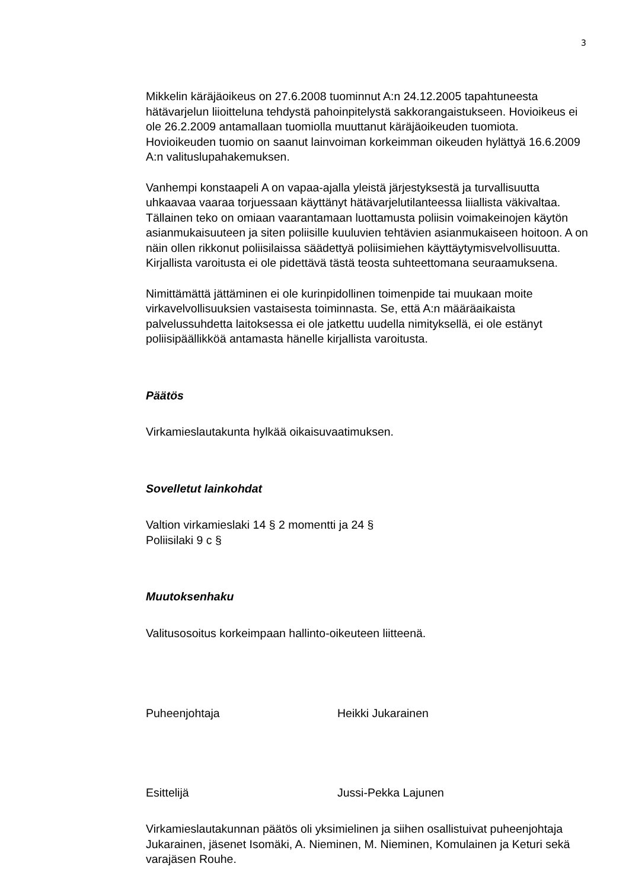3
Mikkelin käräjäoikeus on 27.6.2008 tuominnut A:n 24.12.2005 tapahtuneesta hätävarjelun liioitteluna tehdystä pahoinpitelystä sakkorangaistukseen. Hovioikeus ei ole 26.2.2009 antamallaan tuomiolla muuttanut käräjäoikeuden tuomiota. Hovioikeuden tuomio on saanut lainvoiman korkeimman oikeuden hylättyä 16.6.2009 A:n valituslupahakemuksen.
Vanhempi konstaapeli A on vapaa-ajalla yleistä järjestyksestä ja turvallisuutta uhkaavaa vaaraa torjuessaan käyttänyt hätävarjelutilanteessa liiallista väkivaltaa. Tällainen teko on omiaan vaarantamaan luottamusta poliisin voimakeinojen käytön asianmukaisuuteen ja siten poliisille kuuluvien tehtävien asianmukaiseen hoitoon. A on näin ollen rikkonut poliisilaissa säädettyä poliisimiehen käyttäytymisvelvollisuutta. Kirjallista varoitusta ei ole pidettävä tästä teosta suhteettomana seuraamuksena.
Nimittämättä jättäminen ei ole kurinpidollinen toimenpide tai muukaan moite virkavelvollisuuksien vastaisesta toiminnasta. Se, että A:n määräaikaista palvelussuhdetta laitoksessa ei ole jatkettu uudella nimityksellä, ei ole estänyt poliisipäällikköä antamasta hänelle kirjallista varoitusta.
Päätös
Virkamieslautakunta hylkää oikaisuvaatimuksen.
Sovelletut lainkohdat
Valtion virkamieslaki 14 § 2 momentti ja 24 §
Poliisilaki 9 c §
Muutoksenhaku
Valitusosoitus korkeimpaan hallinto-oikeuteen liitteenä.
Puheenjohtaja Heikki Jukarainen
Esittelijä Jussi-Pekka Lajunen
Virkamieslautakunnan päätös oli yksimielinen ja siihen osallistuivat puheenjohtaja Jukarainen, jäsenet Isomäki, A. Nieminen, M. Nieminen, Komulainen ja Keturi sekä varajäsen Rouhe.